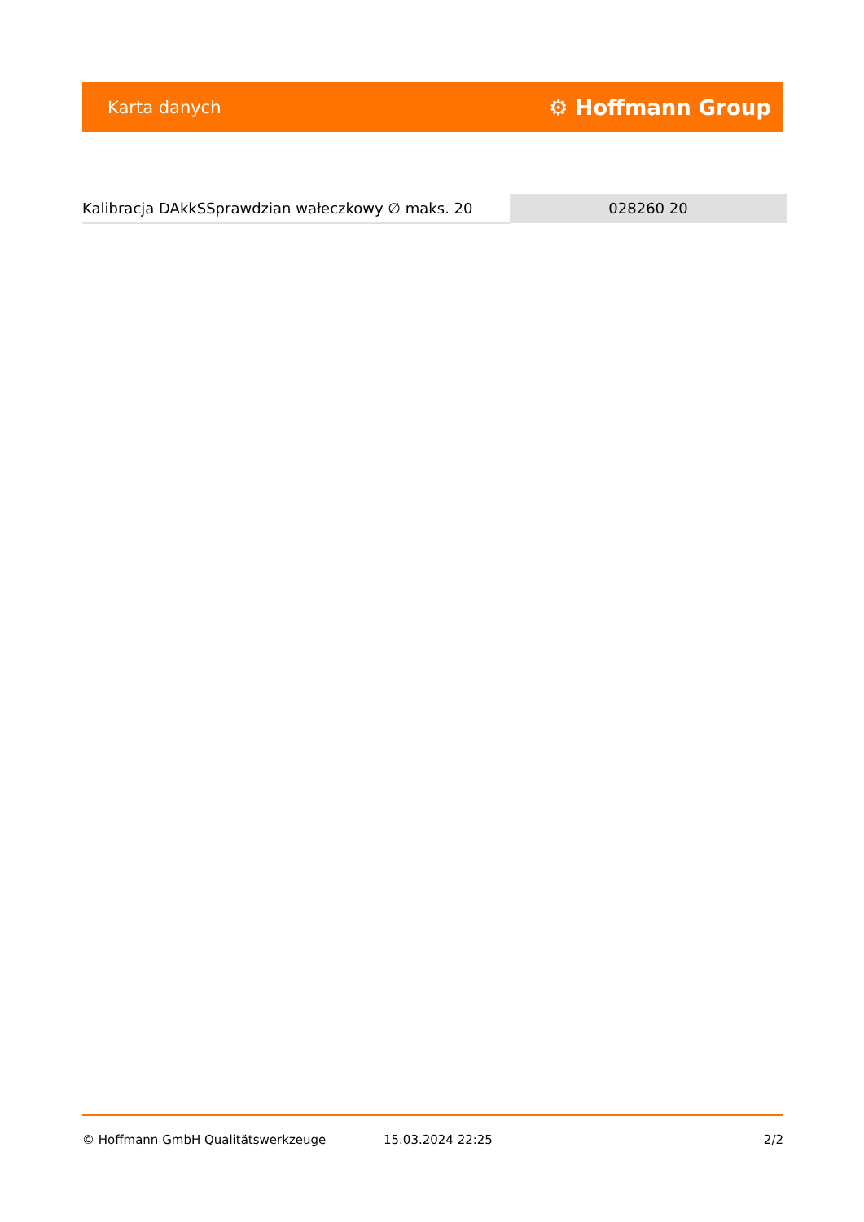Karta danych ⚙ Hoffmann Group
| Kalibracja DAkkSSprawdzian wałeczkowy ∅ maks. 20 | 028260 20 |
© Hoffmann GmbH Qualitätswerkzeuge 15.03.2024 22:25 2/2